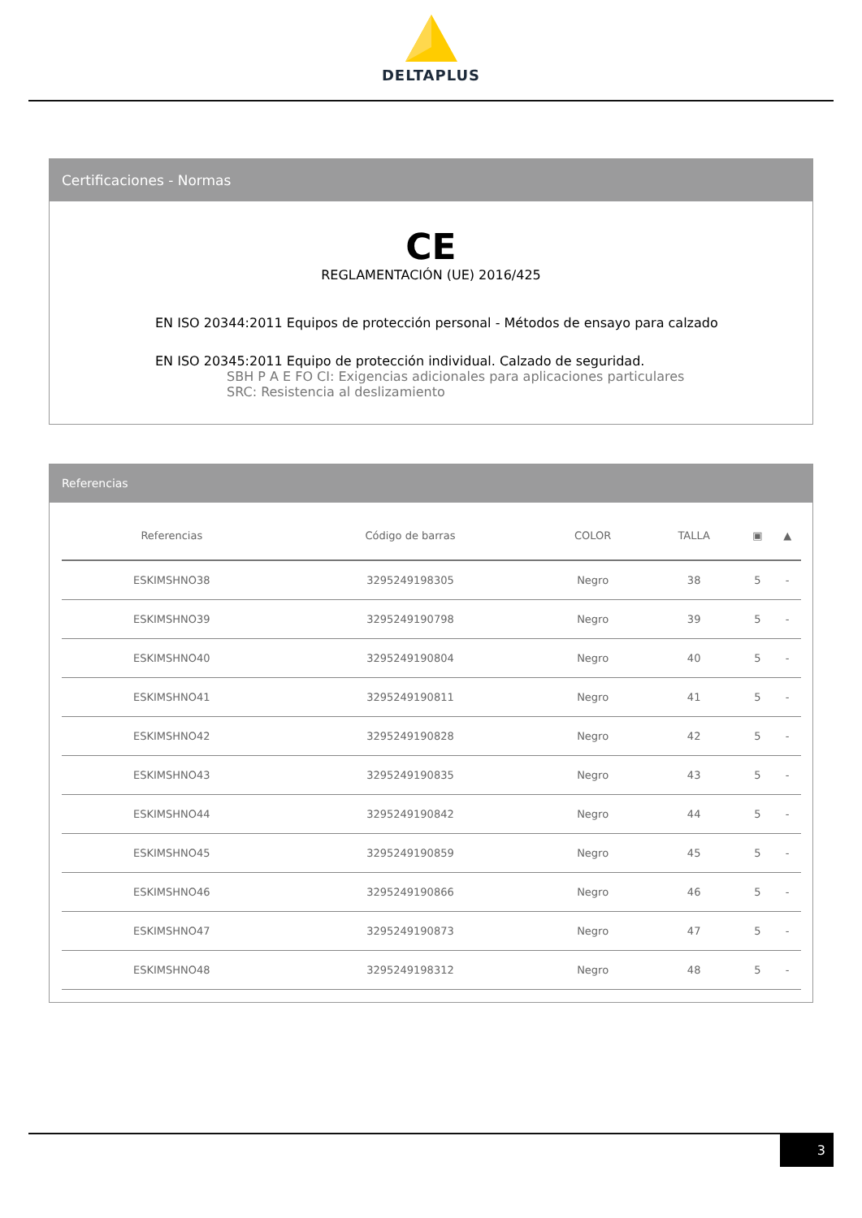DELTAPLUS
Certificaciones - Normas
CE
REGLAMENTACIÓN (UE) 2016/425
EN ISO 20344:2011 Equipos de protección personal - Métodos de ensayo para calzado
EN ISO 20345:2011 Equipo de protección individual. Calzado de seguridad.
SBH P A E FO CI: Exigencias adicionales para aplicaciones particulares
SRC: Resistencia al deslizamiento
Referencias
| Referencias | Código de barras | COLOR | TALLA | ▣ | ▲ |
| --- | --- | --- | --- | --- | --- |
| ESKIMSHNO38 | 3295249198305 | Negro | 38 | 5 | - |
| ESKIMSHNO39 | 3295249190798 | Negro | 39 | 5 | - |
| ESKIMSHNO40 | 3295249190804 | Negro | 40 | 5 | - |
| ESKIMSHNO41 | 3295249190811 | Negro | 41 | 5 | - |
| ESKIMSHNO42 | 3295249190828 | Negro | 42 | 5 | - |
| ESKIMSHNO43 | 3295249190835 | Negro | 43 | 5 | - |
| ESKIMSHNO44 | 3295249190842 | Negro | 44 | 5 | - |
| ESKIMSHNO45 | 3295249190859 | Negro | 45 | 5 | - |
| ESKIMSHNO46 | 3295249190866 | Negro | 46 | 5 | - |
| ESKIMSHNO47 | 3295249190873 | Negro | 47 | 5 | - |
| ESKIMSHNO48 | 3295249198312 | Negro | 48 | 5 | - |
3